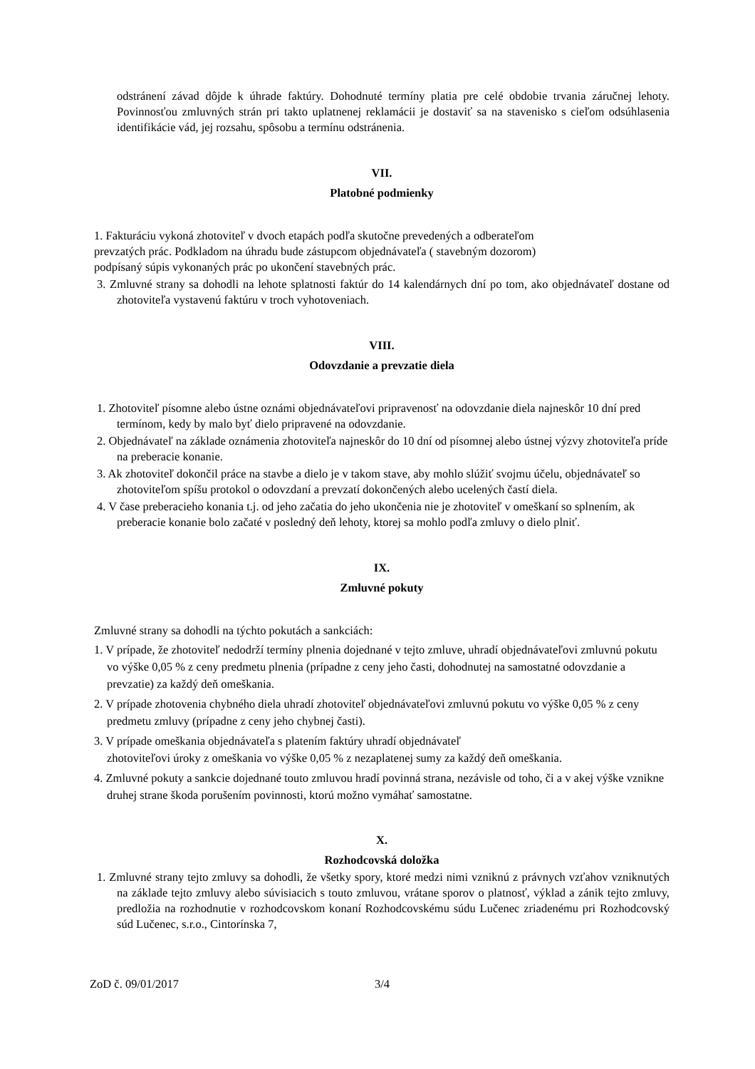odstránení závad dôjde k úhrade faktúry. Dohodnuté termíny platia pre celé obdobie trvania záručnej lehoty. Povinnosťou zmluvných strán pri takto uplatnenej reklamácii je dostaviť sa na stavenisko s cieľom odsúhlasenia identifikácie vád, jej rozsahu, spôsobu a termínu odstránenia.
VII.
Platobné podmienky
1. Fakturáciu vykoná zhotoviteľ v dvoch etapách podľa skutočne prevedených a odberateľom
prevzatých prác. Podkladom na úhradu bude zástupcom objednávateľa ( stavebným dozorom)
podpísaný súpis vykonaných prác po ukončení stavebných prác.
3. Zmluvné strany sa dohodli na lehote splatnosti faktúr do 14 kalendárnych dní po tom, ako objednávateľ dostane od zhotoviteľa vystavenú faktúru v troch vyhotoveniach.
VIII.
Odovzdanie a prevzatie diela
1. Zhotoviteľ písomne alebo ústne oznámi objednávateľovi pripravenosť na odovzdanie diela najneskôr 10 dní pred termínom, kedy by malo byť dielo pripravené na odovzdanie.
2. Objednávateľ na základe oznámenia zhotoviteľa najneskôr do 10 dní od písomnej alebo ústnej výzvy zhotoviteľa príde na preberacie konanie.
3. Ak zhotoviteľ dokončil práce na stavbe a dielo je v takom stave, aby mohlo slúžiť svojmu účelu, objednávateľ so zhotoviteľom spíšu protokol o odovzdaní a prevzatí dokončených alebo ucelených častí diela.
4. V čase preberacieho konania t.j. od jeho začatia do jeho ukončenia nie je zhotoviteľ v omeškaní so splnením, ak preberacie konanie bolo začaté v posledný deň lehoty, ktorej sa mohlo podľa zmluvy o dielo plniť.
IX.
Zmluvné pokuty
Zmluvné strany sa dohodli na týchto pokutách a sankciách:
1. V prípade, že zhotoviteľ nedodrží termíny plnenia dojednané v tejto zmluve, uhradí objednávateľovi zmluvnú pokutu vo výške 0,05 % z ceny predmetu plnenia (prípadne z ceny jeho časti, dohodnutej na samostatné odovzdanie a prevzatie) za každý deň omeškania.
2. V prípade zhotovenia chybného diela uhradí zhotoviteľ objednávateľovi zmluvnú pokutu vo výške 0,05 % z ceny predmetu zmluvy (prípadne z ceny jeho chybnej časti).
3. V prípade omeškania objednávateľa s platením faktúry uhradí objednávateľ
zhotoviteľovi úroky z omeškania vo výške 0,05 % z nezaplatenej sumy za každý deň omeškania.
4. Zmluvné pokuty a sankcie dojednané touto zmluvou hradí povinná strana, nezávisle od toho, či a v akej výške vznikne druhej strane škoda porušením povinnosti, ktorú možno vymáhať samostatne.
X.
Rozhodcovská doložka
1. Zmluvné strany tejto zmluvy sa dohodli, že všetky spory, ktoré medzi nimi vzniknú z právnych vzťahov vzniknutých na základe tejto zmluvy alebo súvisiacich s touto zmluvou, vrátane sporov o platnosť, výklad a zánik tejto zmluvy, predložia na rozhodnutie v rozhodcovskom konaní Rozhodcovskému súdu Lučenec zriadenému pri Rozhodcovský súd Lučenec, s.r.o., Cintorínska 7,
ZoD č. 09/01/2017 3/4